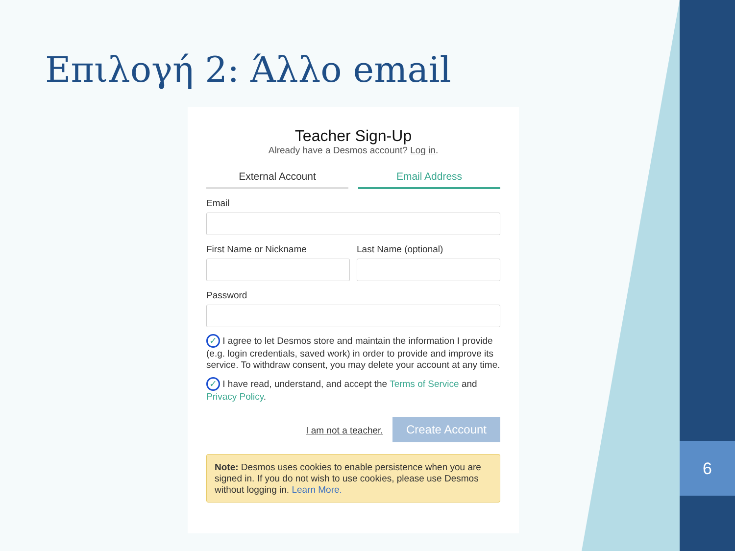6
Επιλογή 2: Άλλο email
Teacher Sign-Up
Already have a Desmos account? Log in.
External Account Email Address
Email
First Name or Nickname Last Name (optional)
Password
✓ I agree to let Desmos store and maintain the information I provide (e.g. login credentials, saved work) in order to provide and improve its service. To withdraw consent, you may delete your account at any time.
✓ I have read, understand, and accept the Terms of Service and Privacy Policy.
I am not a teacher. Create Account
Note: Desmos uses cookies to enable persistence when you are signed in. If you do not wish to use cookies, please use Desmos without logging in. Learn More.